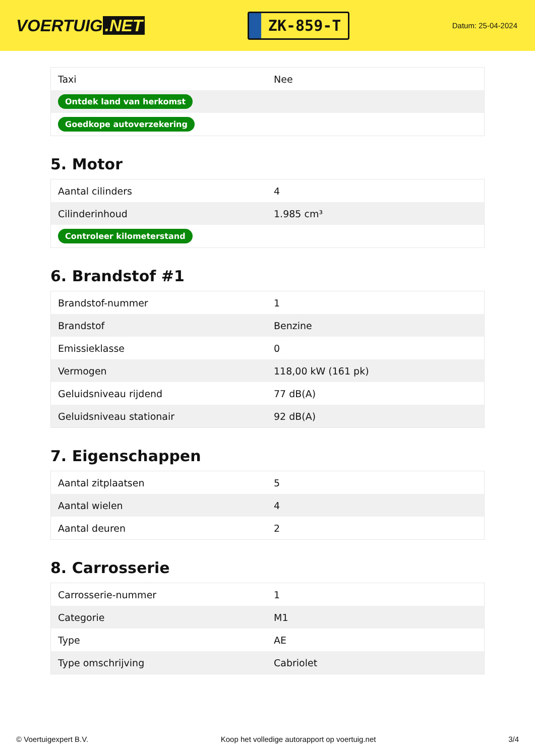VOERTUIG.NET
ZK-859-T
Datum: 25-04-2024
| Taxi | Nee |
| Ontdek land van herkomst | |
| Goedkope autoverzekering | |
5. Motor
| Aantal cilinders | 4 |
| Cilinderinhoud | 1.985 cm³ |
| Controleer kilometerstand | |
6. Brandstof #1
| Brandstof-nummer | 1 |
| Brandstof | Benzine |
| Emissieklasse | 0 |
| Vermogen | 118,00 kW (161 pk) |
| Geluidsniveau rijdend | 77 dB(A) |
| Geluidsniveau stationair | 92 dB(A) |
7. Eigenschappen
| Aantal zitplaatsen | 5 |
| Aantal wielen | 4 |
| Aantal deuren | 2 |
8. Carrosserie
| Carrosserie-nummer | 1 |
| Categorie | M1 |
| Type | AE |
| Type omschrijving | Cabriolet |
© Voertuigexpert B.V. Koop het volledige autorapport op voertuig.net 3/4